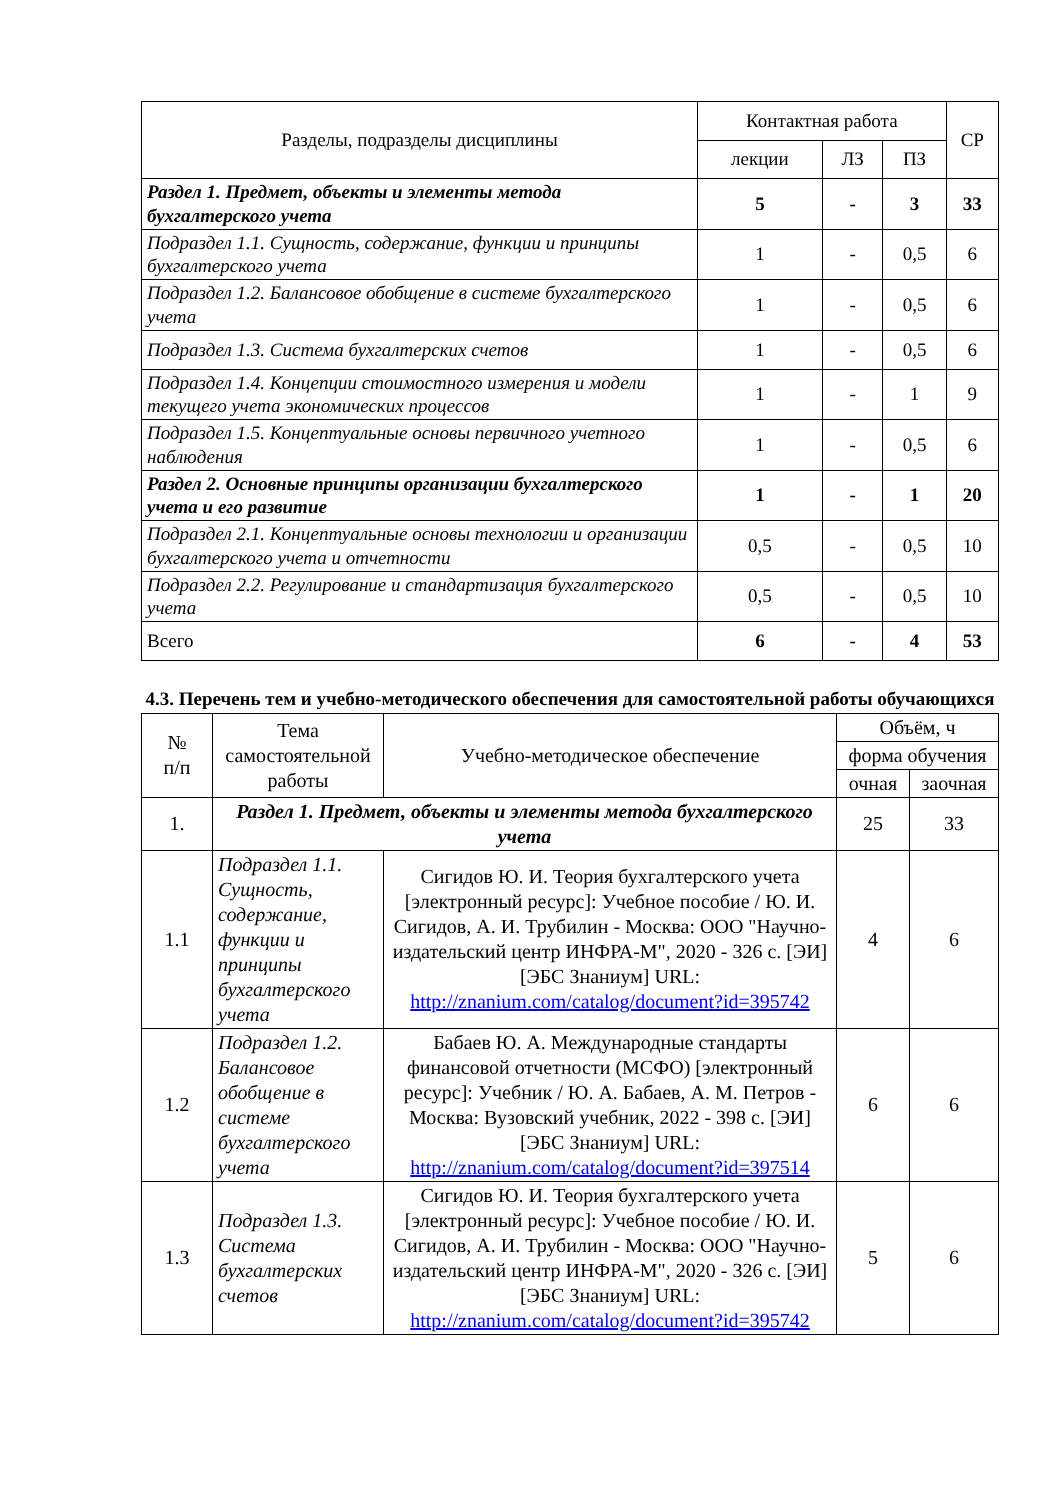| Разделы, подразделы дисциплины | Контактная работа | | | СР |
| --- | --- | --- | --- | --- |
| | лекции | ЛЗ | ПЗ | |
| Раздел 1. Предмет, объекты и элементы метода бухгалтерского учета | 5 | - | 3 | 33 |
| Подраздел 1.1. Сущность, содержание, функции и принципы бухгалтерского учета | 1 | - | 0,5 | 6 |
| Подраздел 1.2. Балансовое обобщение в системе бухгалтерского учета | 1 | - | 0,5 | 6 |
| Подраздел 1.3. Система бухгалтерских счетов | 1 | - | 0,5 | 6 |
| Подраздел 1.4. Концепции стоимостного измерения и модели текущего учета экономических процессов | 1 | - | 1 | 9 |
| Подраздел 1.5. Концептуальные основы первичного учетного наблюдения | 1 | - | 0,5 | 6 |
| Раздел 2. Основные принципы организации бухгалтерского учета и его развитие | 1 | - | 1 | 20 |
| Подраздел 2.1. Концептуальные основы технологии и организации бухгалтерского учета и отчетности | 0,5 | - | 0,5 | 10 |
| Подраздел 2.2. Регулирование и стандартизация бухгалтерского учета | 0,5 | - | 0,5 | 10 |
| Всего | 6 | - | 4 | 53 |
4.3. Перечень тем и учебно-методического обеспечения для самостоятельной работы обучающихся
| № п/п | Тема самостоятельной работы | Учебно-методическое обеспечение | Объём, ч | |
| --- | --- | --- | --- | --- |
| | | | форма обучения | |
| | | | очная | заочная |
| 1. | Раздел 1. Предмет, объекты и элементы метода бухгалтерского учета | | 25 | 33 |
| 1.1 | Подраздел 1.1. Сущность, содержание, функции и принципы бухгалтерского учета | Сигидов Ю. И. Теория бухгалтерского учета [электронный ресурс]: Учебное пособие / Ю. И. Сигидов, А. И. Трубилин - Москва: ООО "Научно-издательский центр ИНФРА-М", 2020 - 326 с. [ЭИ] [ЭБС Знаниум] URL: http://znanium.com/catalog/document?id=395742 | 4 | 6 |
| 1.2 | Подраздел 1.2. Балансовое обобщение в системе бухгалтерского учета | Бабаев Ю. А. Международные стандарты финансовой отчетности (МСФО) [электронный ресурс]: Учебник / Ю. А. Бабаев, А. М. Петров - Москва: Вузовский учебник, 2022 - 398 с. [ЭИ] [ЭБС Знаниум] URL: http://znanium.com/catalog/document?id=397514 | 6 | 6 |
| 1.3 | Подраздел 1.3. Система бухгалтерских счетов | Сигидов Ю. И. Теория бухгалтерского учета [электронный ресурс]: Учебное пособие / Ю. И. Сигидов, А. И. Трубилин - Москва: ООО "Научно-издательский центр ИНФРА-М", 2020 - 326 с. [ЭИ] [ЭБС Знаниум] URL: http://znanium.com/catalog/document?id=395742 | 5 | 6 |